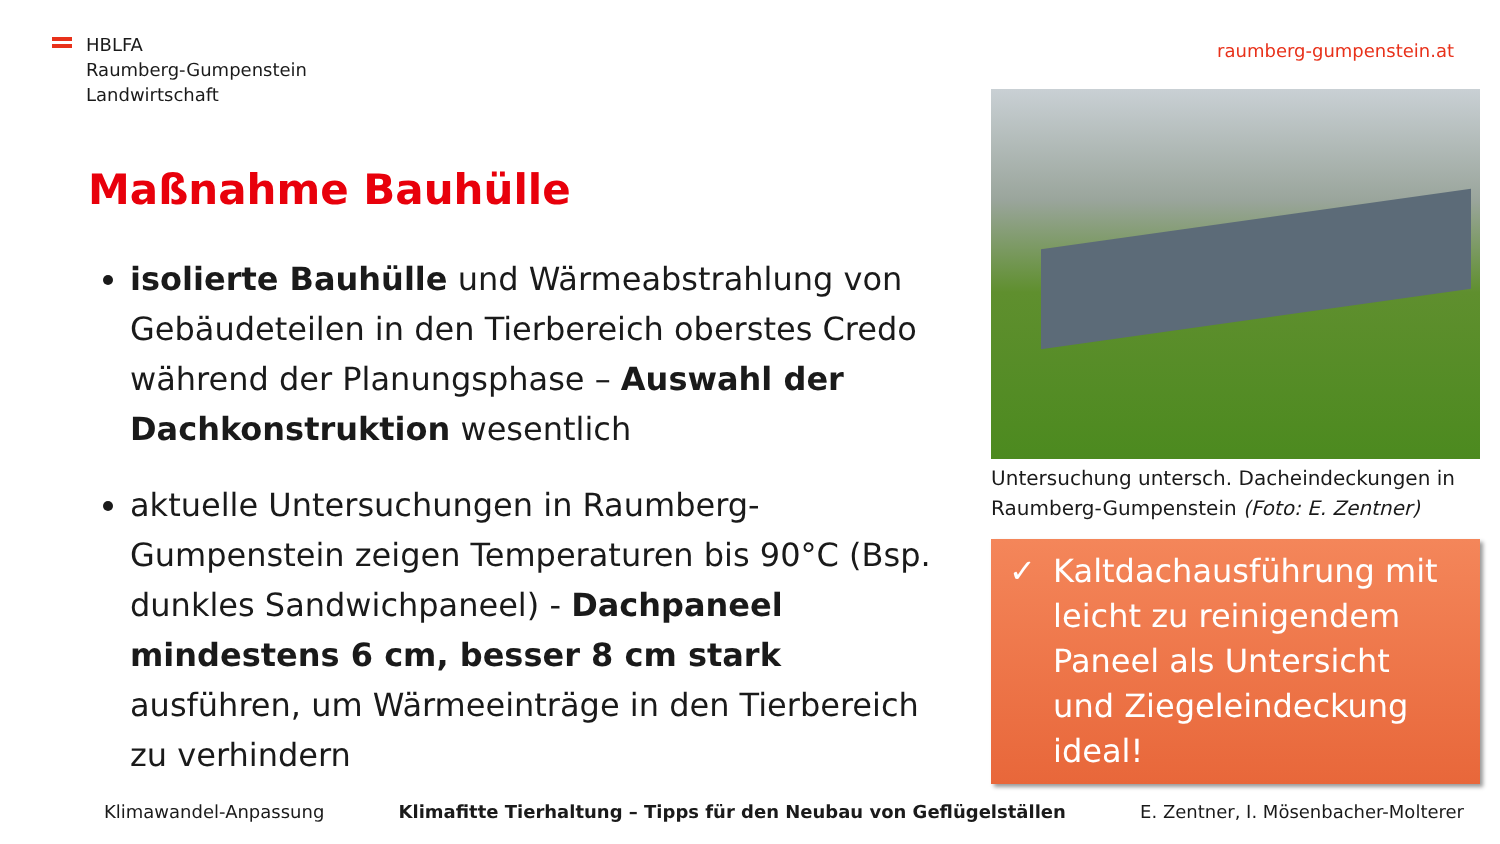HBLFA
Raumberg-Gumpenstein
Landwirtschaft
raumberg-gumpenstein.at
Maßnahme Bauhülle
isolierte Bauhülle und Wärmeabstrahlung von Gebäudeteilen in den Tierbereich oberstes Credo während der Planungsphase – Auswahl der Dachkonstruktion wesentlich
aktuelle Untersuchungen in Raumberg-Gumpenstein zeigen Temperaturen bis 90°C (Bsp. dunkles Sandwichpaneel) - Dachpaneel mindestens 6 cm, besser 8 cm stark ausführen, um Wärmeeinträge in den Tierbereich zu verhindern
Untersuchung untersch. Dacheindeckungen in Raumberg-Gumpenstein (Foto: E. Zentner)
✓ Kaltdachausführung mit leicht zu reinigendem Paneel als Untersicht und Ziegeleindeckung ideal!
Klimawandel-Anpassung Klimafitte Tierhaltung – Tipps für den Neubau von Geflügelställen E. Zentner, I. Mösenbacher-Molterer